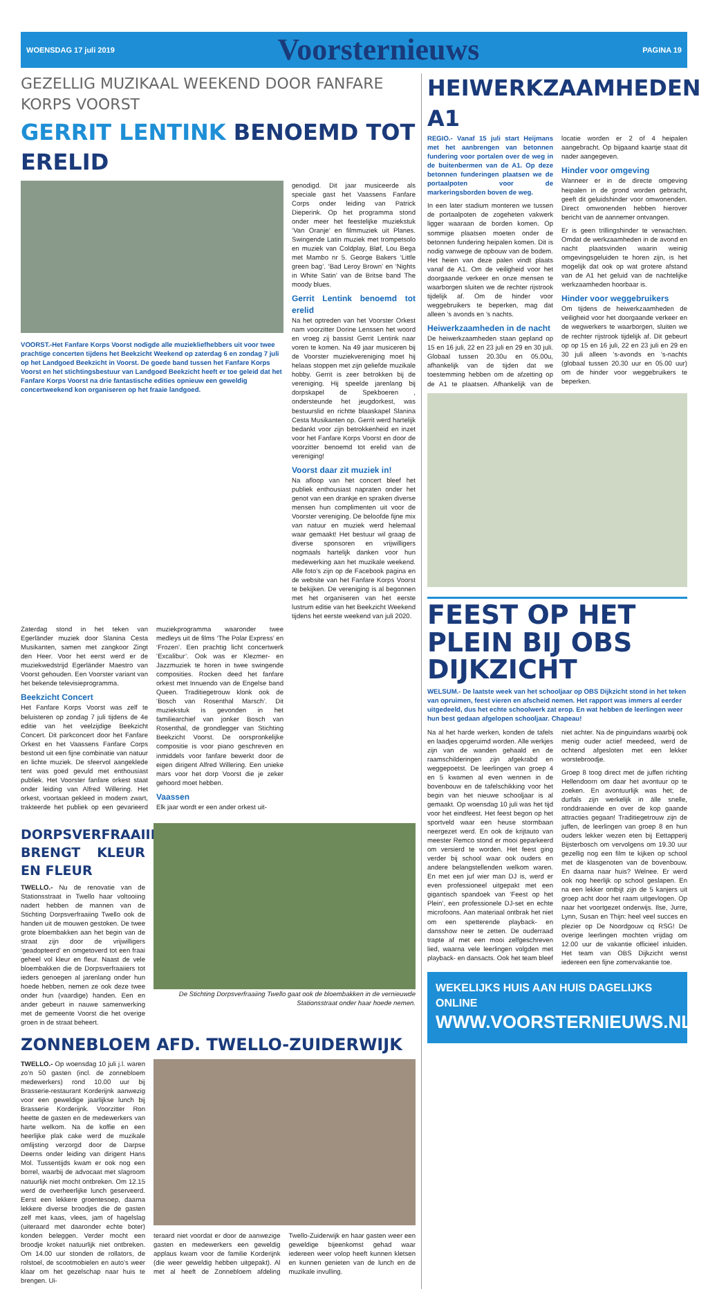WOENSDAG 17 juli 2019 Voorsternieuws PAGINA 19
GEZELLIG MUZIKAAL WEEKEND DOOR FANFARE KORPS VOORST
GERRIT LENTINK BENOEMD TOT ERELID
VOORST.-Het Fanfare Korps Voorst nodigde alle muziekliefhebbers uit voor twee prachtige concerten tijdens het Beekzicht Weekend op zaterdag 6 en zondag 7 juli op het Landgoed Beekzicht in Voorst. De goede band tussen het Fanfare Korps Voorst en het stichtingsbestuur van Landgoed Beekzicht heeft er toe geleid dat het Fanfare Korps Voorst na drie fantastische edities opnieuw een geweldig concertweekend kon organiseren op het fraaie landgoed.
genodigd. Dit jaar musiceerde als speciale gast het Vaassens Fanfare Corps onder leiding van Patrick Dieperink. Op het programma stond onder meer het feestelijke muziekstuk ‘Van Oranje’ en filmmuziek uit Planes. Swingende Latin muziek met trompetsolo en muziek van Coldplay, Bløf, Lou Bega met Mambo nr 5. George Bakers ‘Little green bag’. ‘Bad Leroy Brown’ en ‘Nights in White Satin’ van de Britse band The moody blues.
Gerrit Lentink benoemd tot erelid
Na het optreden van het Voorster Orkest nam voorzitter Dorine Lenssen het woord en vroeg zij bassist Gerrit Lentink naar voren te komen. Na 49 jaar musiceren bij de Voorster muziekvereniging moet hij helaas stoppen met zijn geliefde muzikale hobby. Gerrit is zeer betrokken bij de vereniging. Hij speelde jarenlang bij dorpskapel de Spekboeren , ondersteunde het jeugdorkest, was bestuurslid en richtte blaaskapel Slanina Cesta Musikanten op. Gerrit werd hartelijk bedankt voor zijn betrokkenheid en inzet voor het Fanfare Korps Voorst en door de voorzitter benoemd tot erelid van de vereniging!
Voorst daar zit muziek in!
Na afloop van het concert bleef het publiek enthousiast napraten onder het genot van een drankje en spraken diverse mensen hun complimenten uit voor de Voorster vereniging. De beloofde fijne mix van natuur en muziek werd helemaal waar gemaakt! Het bestuur wil graag de diverse sponsoren en vrijwilligers nogmaals hartelijk danken voor hun medewerking aan het muzikale weekend. Alle foto’s zijn op de Facebook pagina en de website van het Fanfare Korps Voorst te bekijken. De vereniging is al begonnen met het organiseren van het eerste lustrum editie van het Beekzicht Weekend tijdens het eerste weekend van juli 2020.
Zaterdag stond in het teken van Egerländer muziek door Slanina Cesta Musikanten, samen met zangkoor Zingt den Heer. Voor het eerst werd er de muziekwedstrijd Egerländer Maestro van Voorst gehouden. Een Voorster variant van het bekende televisieprogramma.
Beekzicht Concert
Het Fanfare Korps Voorst was zelf te beluisteren op zondag 7 juli tijdens de 4e editie van het veelzijdige Beekzicht Concert. Dit parkconcert door het Fanfare Orkest en het Vaassens Fanfare Corps bestond uit een fijne combinatie van natuur en lichte muziek. De sfeervol aangeklede tent was goed gevuld met enthousiast publiek. Het Voorster fanfare orkest staat onder leiding van Alfred Willering. Het orkest, voortaan gekleed in modern zwart, trakteerde het publiek op een gevarieerd muziekprogramma waaronder twee medleys uit de films ‘The Polar Express’ en ‘Frozen’. Een prachtig licht concertwerk ‘Excalibur’. Ook was er Klezmer- en Jazzmuziek te horen in twee swingende composities. Rocken deed het fanfare orkest met Innuendo van de Engelse band Queen. Traditiegetrouw klonk ook de ‘Bosch van Rosenthal Marsch’. Dit muziekstuk is gevonden in het familiearchief van jonker Bosch van Rosenthal, de grondlegger van Stichting Beekzicht Voorst. De oorspronkelijke compositie is voor piano geschreven en inmiddels voor fanfare bewerkt door de eigen dirigent Alfred Willering. Een unieke mars voor het dorp Voorst die je zeker gehoord moet hebben.
Vaassen
Elk jaar wordt er een ander orkest uit-
DORPSVERFRAAIING BRENGT KLEUR EN FLEUR
TWELLO.- Nu de renovatie van de Stationsstraat in Twello haar voltooiing nadert hebben de mannen van de Stichting Dorpsverfraaiing Twello ook de handen uit de mouwen gestoken. De twee grote bloembakken aan het begin van de straat zijn door de vrijwilligers ‘geadopteerd’ en omgetoverd tot een fraai geheel vol kleur en fleur. Naast de vele bloembakken die de Dorpsverfraaiiers tot ieders genoegen al jarenlang onder hun hoede hebben, nemen ze ook deze twee onder hun (vaardige) handen. Een en ander gebeurt in nauwe samenwerking met de gemeente Voorst die het overige groen in de straat beheert.
De Stichting Dorpsverfraaiing Twello gaat ook de bloembakken in de vernieuwde Stationsstraat onder haar hoede nemen.
ZONNEBLOEM AFD. TWELLO-ZUIDERWIJK
TWELLO.- Op woensdag 10 juli j.l. waren zo’n 50 gasten (incl. de zonnebloem medewerkers) rond 10.00 uur bij Brasserie-restaurant Korderijnk aanwezig voor een geweldige jaarlijkse lunch bij Brasserie Korderijnk. Voorzitter Ron heette de gasten en de medewerkers van harte welkom. Na de koffie en een heerlijke plak cake werd de muzikale omlijsting verzorgd door de Darpse Deerns onder leiding van dirigent Hans Mol. Tussentijds kwam er ook nog een borrel, waarbij de advocaat met slagroom natuurlijk niet mocht ontbreken. Om 12.15 werd de overheerlijke lunch geserveerd. Eerst een lekkere groentesoep, daarna lekkere diverse broodjes die de gasten zelf met kaas, vlees, jam of hagelslag (uiteraard met daaronder echte boter) konden beleggen. Verder mocht een broodje kroket natuurlijk niet ontbreken. Om 14.00 uur stonden de rollators, de rolstoel, de scootmobielen en auto’s weer klaar om het gezelschap naar huis te brengen. Ui-
teraard niet voordat er door de aanwezige gasten en medewerkers een geweldig applaus kwam voor de familie Korderijnk (die weer geweldig hebben uitgepakt). Al met al heeft de Zonnebloem afdeling Twello-Zuiderwijk en haar gasten weer een geweldige bijeenkomst gehad waar iedereen weer volop heeft kunnen kletsen en kunnen genieten van de lunch en de muzikale invulling.
HEIWERKZAAMHEDEN A1
REGIO.- Vanaf 15 juli start Heijmans met het aanbrengen van betonnen fundering voor portalen over de weg in de buitenbermen van de A1. Op deze betonnen funderingen plaatsen we de portaalpoten voor de markeringsborden boven de weg.
In een later stadium monteren we tussen de portaalpoten de zogeheten vakwerk ligger waaraan de borden komen. Op sommige plaatsen moeten onder de betonnen fundering heipalen komen. Dit is nodig vanwege de opbouw van de bodem. Het heien van deze palen vindt plaats vanaf de A1. Om de veiligheid voor het doorgaande verkeer en onze mensen te waarborgen sluiten we de rechter rijstrook tijdelijk af. Om de hinder voor weggebruikers te beperken, mag dat alleen ’s avonds en ’s nachts.
Heiwerkzaamheden in de nacht
De heiwerkzaamheden staan gepland op 15 en 16 juli, 22 en 23 juli en 29 en 30 juli. Globaal tussen 20.30u en 05.00u, afhankelijk van de tijden dat we toestemming hebben om de afzetting op de A1 te plaatsen. Afhankelijk van de locatie worden er 2 of 4 heipalen aangebracht. Op bijgaand kaartje staat dit nader aangegeven.
Hinder voor omgeving
Wanneer er in de directe omgeving heipalen in de grond worden gebracht, geeft dit geluidshinder voor omwonenden. Direct omwonenden hebben hierover bericht van de aannemer ontvangen.
Er is geen trillingshinder te verwachten. Omdat de werkzaamheden in de avond en nacht plaatsvinden waarin weinig omgevingsgeluiden te horen zijn, is het mogelijk dat ook op wat grotere afstand van de A1 het geluid van de nachtelijke werkzaamheden hoorbaar is.
Hinder voor weggebruikers
Om tijdens de heiwerkzaamheden de veiligheid voor het doorgaande verkeer en de wegwerkers te waarborgen, sluiten we de rechter rijstrook tijdelijk af. Dit gebeurt op op 15 en 16 juli, 22 en 23 juli en 29 en 30 juli alleen ’s-avonds en ’s-nachts (globaal tussen 20.30 uur en 05.00 uur) om de hinder voor weggebruikers te beperken.
FEEST OP HET PLEIN BIJ OBS DIJKZICHT
WELSUM.- De laatste week van het schooljaar op OBS Dijkzicht stond in het teken van opruimen, feest vieren en afscheid nemen. Het rapport was immers al eerder uitgedeeld, dus het echte schoolwerk zat erop. En wat hebben de leerlingen weer hun best gedaan afgelopen schooljaar. Chapeau!
Na al het harde werken, konden de tafels en laadjes opgeruimd worden. Alle werkjes zijn van de wanden gehaald en de raamschilderingen zijn afgekrabd en weggepoetst. De leerlingen van groep 4 en 5 kwamen al even wennen in de bovenbouw en de tafelschikking voor het begin van het nieuwe schooljaar is al gemaakt. Op woensdag 10 juli was het tijd voor het eindfeest. Het feest begon op het sportveld waar een heuse stormbaan neergezet werd. En ook de krijtauto van meester Remco stond er mooi geparkeerd om versierd te worden. Het feest ging verder bij school waar ook ouders en andere belangstellenden welkom waren. En met een juf wier man DJ is, werd er even professioneel uitgepakt met een gigantisch spandoek van ‘Feest op het Plein’, een professionele DJ-set en echte microfoons. Aan materiaal ontbrak het niet om een spetterende playback- en dansshow neer te zetten. De ouderraad trapte af met een mooi zelfgeschreven lied, waarna vele leerlingen volgden met playback- en dansacts. Ook het team bleef niet achter. Na de pinguindans waarbij ook menig ouder actief meedeed, werd de ochtend afgesloten met een lekker worstebroodje.
Groep 8 toog direct met de juffen richting Hellendoorn om daar het avontuur op te zoeken. En avontuurlijk was het; de durfals zijn werkelijk in àlle snelle, ronddraaiende en over de kop gaande attracties gegaan! Traditiegetrouw zijn de juffen, de leerlingen van groep 8 en hun ouders lekker wezen eten bij Eettapperij Bijsterbosch om vervolgens om 19.30 uur gezellig nog een film te kijken op school met de klasgenoten van de bovenbouw. En daarna naar huis? Welnee. Er werd ook nog heerlijk op school geslapen. En na een lekker ontbijt zijn de 5 kanjers uit groep acht door het raam uitgevlogen. Op naar het voortgezet onderwijs. Ilse, Jurre, Lynn, Susan en Thijn: heel veel succes en plezier op De Noordgouw cq RSG! De overige leerlingen mochten vrijdag om 12.00 uur de vakantie officieel inluiden. Het team van OBS Dijkzicht wenst iedereen een fijne zomervakantie toe.
WEKELIJKS HUIS AAN HUIS DAGELIJKS ONLINE
WWW.VOORSTERNIEUWS.NL